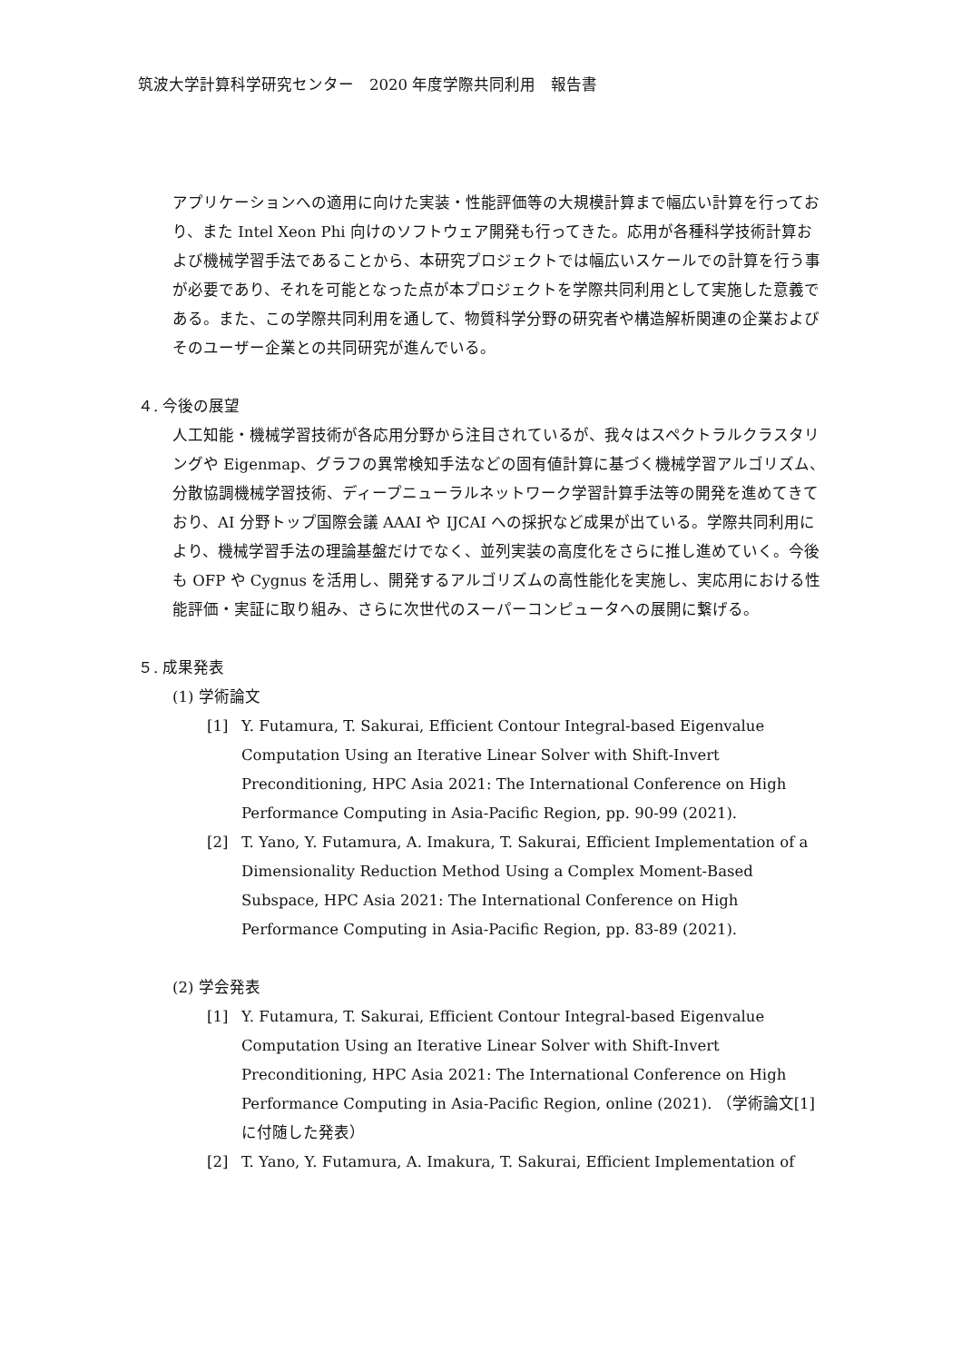筑波大学計算科学研究センター　2020 年度学際共同利用　報告書
アプリケーションへの適用に向けた実装・性能評価等の大規模計算まで幅広い計算を行っており、また Intel Xeon Phi 向けのソフトウェア開発も行ってきた。応用が各種科学技術計算および機械学習手法であることから、本研究プロジェクトでは幅広いスケールでの計算を行う事が必要であり、それを可能となった点が本プロジェクトを学際共同利用として実施した意義である。また、この学際共同利用を通して、物質科学分野の研究者や構造解析関連の企業およびそのユーザー企業との共同研究が進んでいる。
４. 今後の展望
人工知能・機械学習技術が各応用分野から注目されているが、我々はスペクトラルクラスタリングや Eigenmap、グラフの異常検知手法などの固有値計算に基づく機械学習アルゴリズム、分散協調機械学習技術、ディープニューラルネットワーク学習計算手法等の開発を進めてきており、AI 分野トップ国際会議 AAAI や IJCAI への採択など成果が出ている。学際共同利用により、機械学習手法の理論基盤だけでなく、並列実装の高度化をさらに推し進めていく。今後も OFP や Cygnus を活用し、開発するアルゴリズムの高性能化を実施し、実応用における性能評価・実証に取り組み、さらに次世代のスーパーコンピュータへの展開に繋げる。
５. 成果発表
(1) 学術論文
[1] Y. Futamura, T. Sakurai, Efficient Contour Integral-based Eigenvalue Computation Using an Iterative Linear Solver with Shift-Invert Preconditioning, HPC Asia 2021: The International Conference on High Performance Computing in Asia-Pacific Region, pp. 90-99 (2021).
[2] T. Yano, Y. Futamura, A. Imakura, T. Sakurai, Efficient Implementation of a Dimensionality Reduction Method Using a Complex Moment-Based Subspace, HPC Asia 2021: The International Conference on High Performance Computing in Asia-Pacific Region, pp. 83-89 (2021).
(2) 学会発表
[1] Y. Futamura, T. Sakurai, Efficient Contour Integral-based Eigenvalue Computation Using an Iterative Linear Solver with Shift-Invert Preconditioning, HPC Asia 2021: The International Conference on High Performance Computing in Asia-Pacific Region, online (2021). （学術論文[1]に付随した発表）
[2] T. Yano, Y. Futamura, A. Imakura, T. Sakurai, Efficient Implementation of